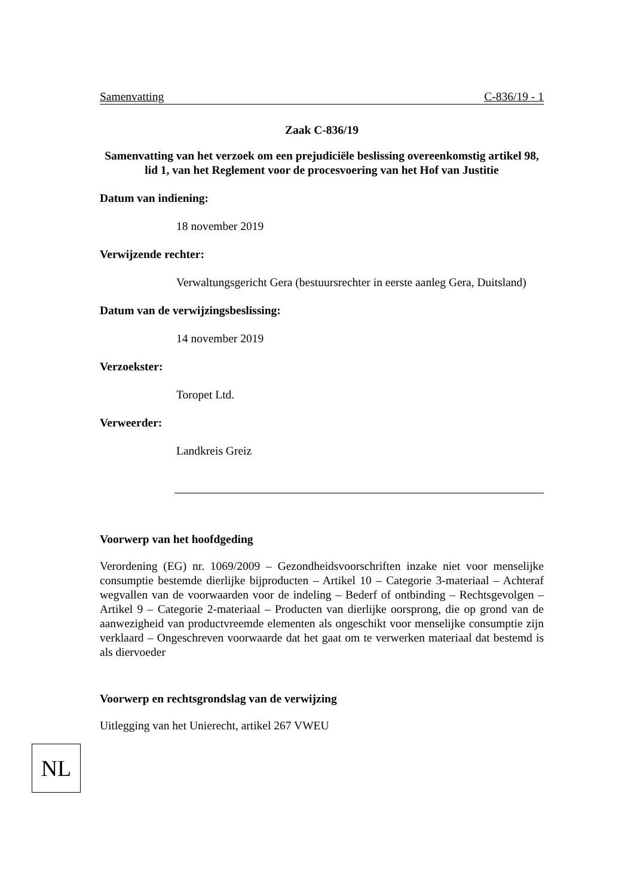Samenvatting C-836/19 - 1
Zaak C-836/19
Samenvatting van het verzoek om een prejudiciële beslissing overeenkomstig artikel 98, lid 1, van het Reglement voor de procesvoering van het Hof van Justitie
Datum van indiening:
18 november 2019
Verwijzende rechter:
Verwaltungsgericht Gera (bestuursrechter in eerste aanleg Gera, Duitsland)
Datum van de verwijzingsbeslissing:
14 november 2019
Verzoekster:
Toropet Ltd.
Verweerder:
Landkreis Greiz
Voorwerp van het hoofdgeding
Verordening (EG) nr. 1069/2009 – Gezondheidsvoorschriften inzake niet voor menselijke consumptie bestemde dierlijke bijproducten – Artikel 10 – Categorie 3-materiaal – Achteraf wegvallen van de voorwaarden voor de indeling – Bederf of ontbinding – Rechtsgevolgen – Artikel 9 – Categorie 2-materiaal – Producten van dierlijke oorsprong, die op grond van de aanwezigheid van productvreemde elementen als ongeschikt voor menselijke consumptie zijn verklaard – Ongeschreven voorwaarde dat het gaat om te verwerken materiaal dat bestemd is als diervoeder
Voorwerp en rechtsgrondslag van de verwijzing
Uitlegging van het Unierecht, artikel 267 VWEU
NL